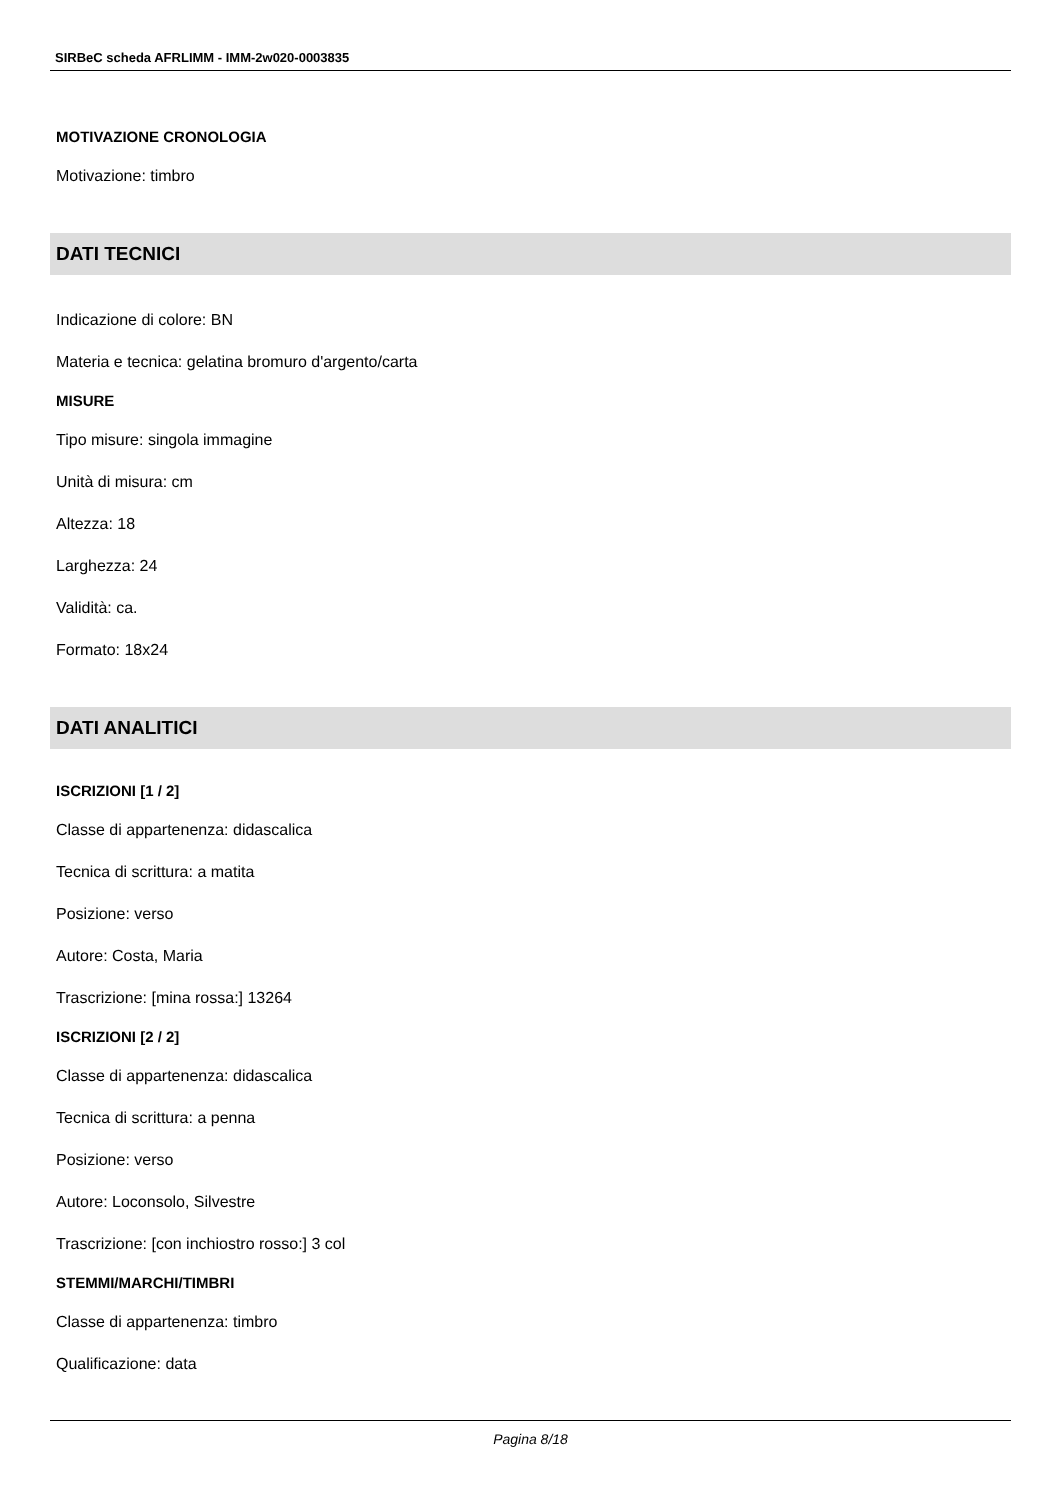SIRBeC scheda AFRLIMM - IMM-2w020-0003835
MOTIVAZIONE CRONOLOGIA
Motivazione: timbro
DATI TECNICI
Indicazione di colore: BN
Materia e tecnica: gelatina bromuro d'argento/carta
MISURE
Tipo misure: singola immagine
Unità di misura: cm
Altezza: 18
Larghezza: 24
Validità: ca.
Formato: 18x24
DATI ANALITICI
ISCRIZIONI [1 / 2]
Classe di appartenenza: didascalica
Tecnica di scrittura: a matita
Posizione: verso
Autore: Costa, Maria
Trascrizione: [mina rossa:] 13264
ISCRIZIONI [2 / 2]
Classe di appartenenza: didascalica
Tecnica di scrittura: a penna
Posizione: verso
Autore: Loconsolo, Silvestre
Trascrizione: [con inchiostro rosso:] 3 col
STEMMI/MARCHI/TIMBRI
Classe di appartenenza: timbro
Qualificazione: data
Pagina 8/18